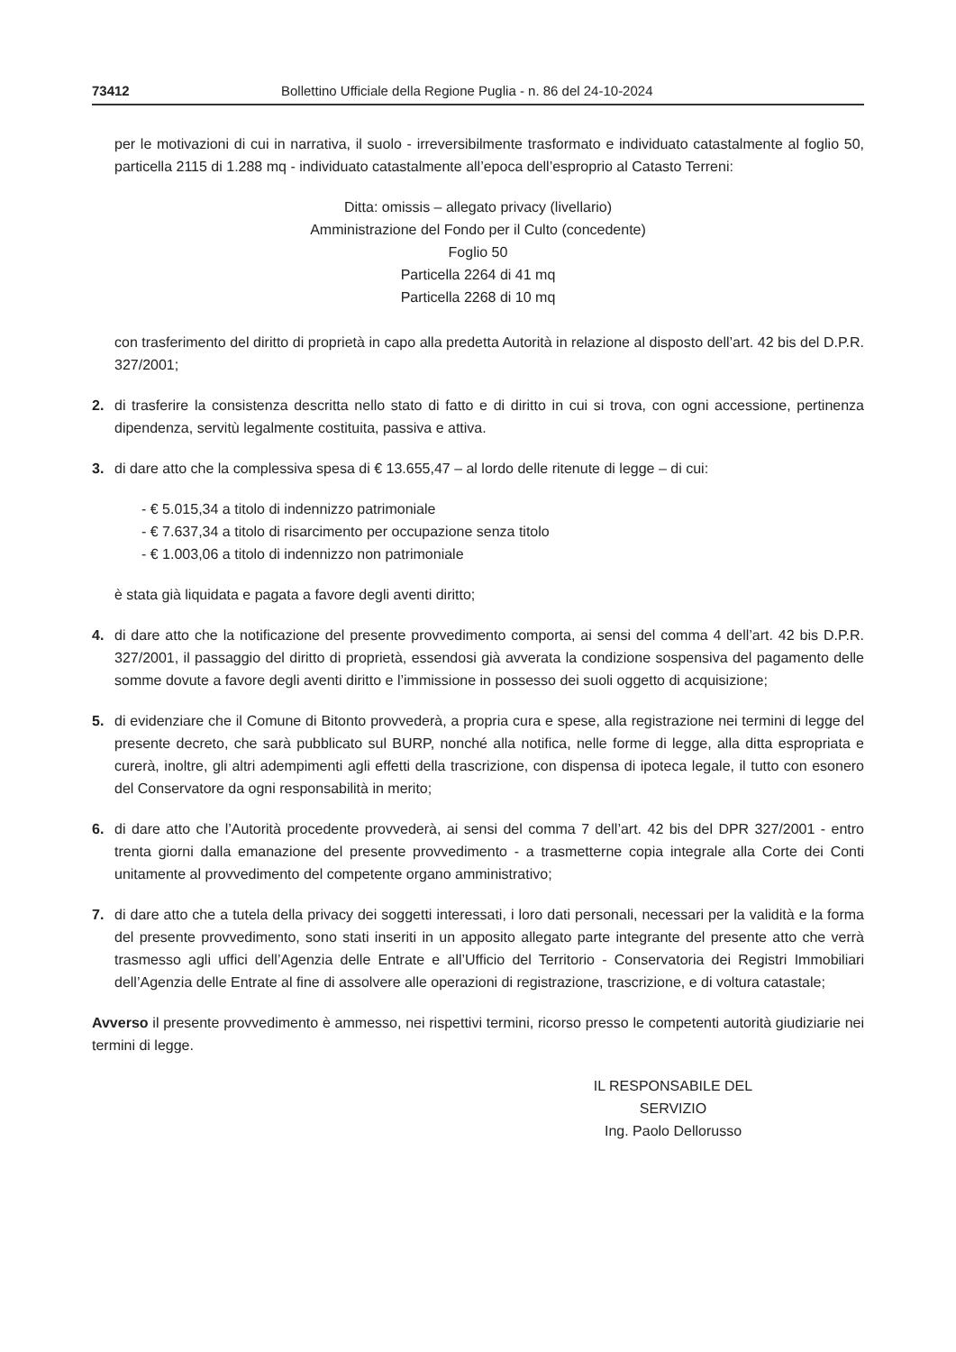73412 Bollettino Ufficiale della Regione Puglia - n. 86 del 24-10-2024
per le motivazioni di cui in narrativa, il suolo - irreversibilmente trasformato e individuato catastalmente al foglio 50, particella 2115 di 1.288 mq - individuato catastalmente all’epoca dell’esproprio al Catasto Terreni:
Ditta: omissis – allegato privacy (livellario)
Amministrazione del Fondo per il Culto (concedente)
Foglio 50
Particella 2264 di 41 mq
Particella 2268 di 10 mq
con trasferimento del diritto di proprietà in capo alla predetta Autorità in relazione al disposto dell’art. 42 bis del D.P.R. 327/2001;
2. di trasferire la consistenza descritta nello stato di fatto e di diritto in cui si trova, con ogni accessione, pertinenza dipendenza, servitù legalmente costituita, passiva e attiva.
3. di dare atto che la complessiva spesa di € 13.655,47 – al lordo delle ritenute di legge – di cui:
- € 5.015,34 a titolo di indennizzo patrimoniale
- € 7.637,34 a titolo di risarcimento per occupazione senza titolo
- € 1.003,06 a titolo di indennizzo non patrimoniale
è stata già liquidata e pagata a favore degli aventi diritto;
4. di dare atto che la notificazione del presente provvedimento comporta, ai sensi del comma 4 dell’art. 42 bis D.P.R. 327/2001, il passaggio del diritto di proprietà, essendosi già avverata la condizione sospensiva del pagamento delle somme dovute a favore degli aventi diritto e l’immissione in possesso dei suoli oggetto di acquisizione;
5. di evidenziare che il Comune di Bitonto provvederà, a propria cura e spese, alla registrazione nei termini di legge del presente decreto, che sarà pubblicato sul BURP, nonché alla notifica, nelle forme di legge, alla ditta espropriata e curerà, inoltre, gli altri adempimenti agli effetti della trascrizione, con dispensa di ipoteca legale, il tutto con esonero del Conservatore da ogni responsabilità in merito;
6. di dare atto che l’Autorità procedente provvederà, ai sensi del comma 7 dell’art. 42 bis del DPR 327/2001 - entro trenta giorni dalla emanazione del presente provvedimento - a trasmetterne copia integrale alla Corte dei Conti unitamente al provvedimento del competente organo amministrativo;
7. di dare atto che a tutela della privacy dei soggetti interessati, i loro dati personali, necessari per la validità e la forma del presente provvedimento, sono stati inseriti in un apposito allegato parte integrante del presente atto che verrà trasmesso agli uffici dell’Agenzia delle Entrate e all’Ufficio del Territorio - Conservatoria dei Registri Immobiliari dell’Agenzia delle Entrate al fine di assolvere alle operazioni di registrazione, trascrizione, e di voltura catastale;
Avverso il presente provvedimento è ammesso, nei rispettivi termini, ricorso presso le competenti autorità giudiziarie nei termini di legge.
IL RESPONSABILE DEL SERVIZIO
Ing. Paolo Dellorusso